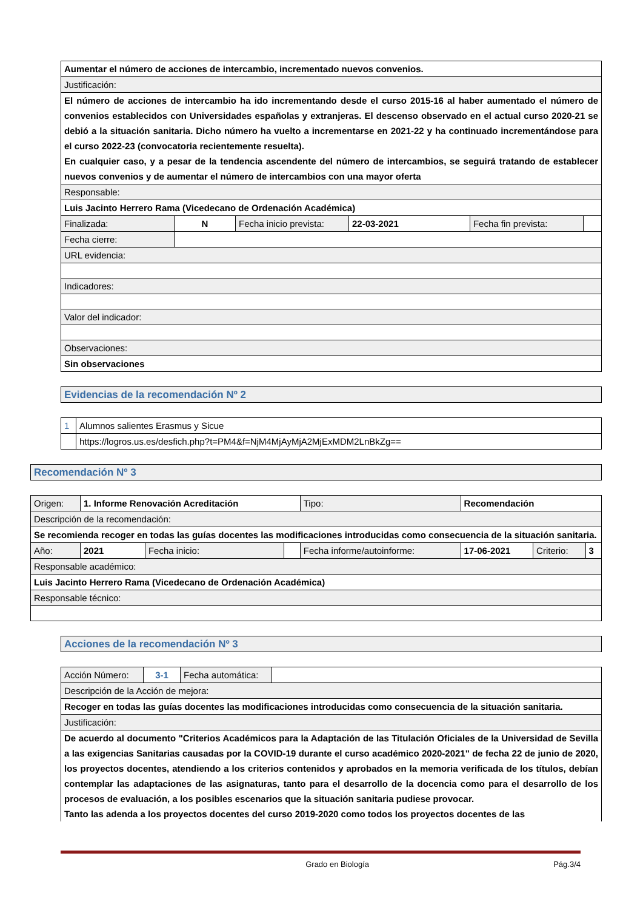| Aumentar el número de acciones de intercambio, incrementado nuevos convenios. | | | | | |
| Justificación: | | | | | |
| El número de acciones de intercambio ha ido incrementando desde el curso 2015-16 al haber aumentado el número de convenios establecidos con Universidades españolas y extranjeras. El descenso observado en el actual curso 2020-21 se debió a la situación sanitaria. Dicho número ha vuelto a incrementarse en 2021-22 y ha continuado incrementándose para el curso 2022-23 (convocatoria recientemente resuelta). En cualquier caso, y a pesar de la tendencia ascendente del número de intercambios, se seguirá tratando de establecer nuevos convenios y de aumentar el número de intercambios con una mayor oferta | | | | | |
| Responsable: | | | | | |
| Luis Jacinto Herrero Rama (Vicedecano de Ordenación Académica) | | | | | |
| Finalizada: | N | Fecha inicio prevista: | 22-03-2021 | Fecha fin prevista: | |
| Fecha cierre: | | | | | |
| URL evidencia: | | | | | |
| Indicadores: | | | | | |
| Valor del indicador: | | | | | |
| Observaciones: | | | | | |
| Sin observaciones | | | | | |
| Evidencias de la recomendación Nº 2 |
| 1 | Alumnos salientes Erasmus y Sicue |
| | https://logros.us.es/desfich.php?t=PM4&f=NjM4MjAyMjA2MjExMDM2LnBkZg== |
| Recomendación Nº 3 |
| Origen: | 1. Informe Renovación Acreditación | | | Tipo: | Recomendación | | |
| Descripción de la recomendación: | | | | | | | |
| Se recomienda recoger en todas las guías docentes las modificaciones introducidas como consecuencia de la situación sanitaria. | | | | | | | |
| Año: | 2021 | Fecha inicio: | | Fecha informe/autoinforme: | 17-06-2021 | Criterio: | 3 |
| Responsable académico: | | | | | | | |
| Luis Jacinto Herrero Rama (Vicedecano de Ordenación Académica) | | | | | | | |
| Responsable técnico: | | | | | | | |
| Acciones de la recomendación Nº 3 |
| Acción Número: | 3-1 | Fecha automática: | |
| Descripción de la Acción de mejora: | | | |
| Recoger en todas las guías docentes las modificaciones introducidas como consecuencia de la situación sanitaria. | | | |
| Justificación: | | | |
| De acuerdo al documento "Criterios Académicos para la Adaptación de las Titulación Oficiales de la Universidad de Sevilla a las exigencias Sanitarias causadas por la COVID-19 durante el curso académico 2020-2021" de fecha 22 de junio de 2020, los proyectos docentes, atendiendo a los criterios contenidos y aprobados en la memoria verificada de los títulos, debían contemplar las adaptaciones de las asignaturas, tanto para el desarrollo de la docencia como para el desarrollo de los procesos de evaluación, a los posibles escenarios que la situación sanitaria pudiese provocar. Tanto las adenda a los proyectos docentes del curso 2019-2020 como todos los proyectos docentes de las | | | |
Grado en Biología Pág.3/4